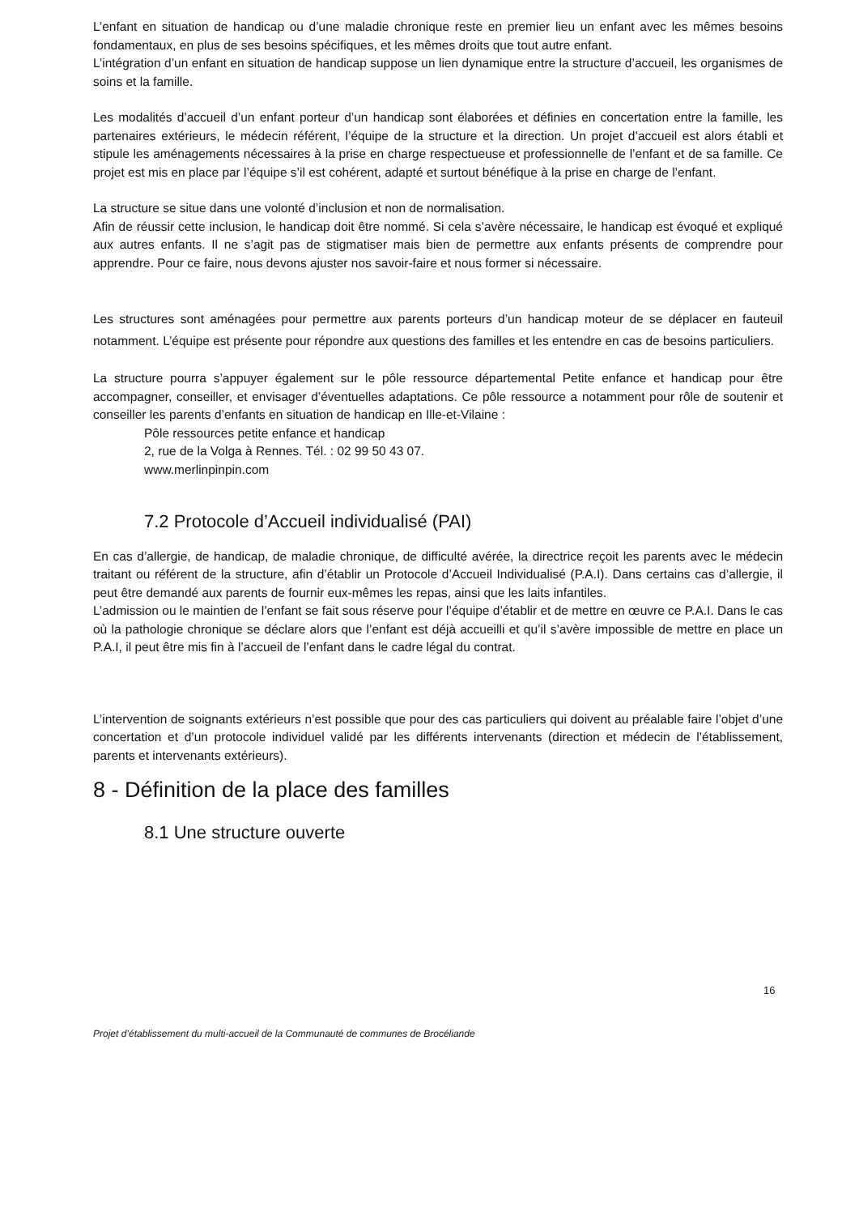L’enfant en situation de handicap ou d’une maladie chronique reste en premier lieu un enfant avec les mêmes besoins fondamentaux, en plus de ses besoins spécifiques, et les mêmes droits que tout autre enfant.
L’intégration d’un enfant en situation de handicap suppose un lien dynamique entre la structure d’accueil, les organismes de soins et la famille.
Les modalités d’accueil d’un enfant porteur d’un handicap sont élaborées et définies en concertation entre la famille, les partenaires extérieurs, le médecin référent, l’équipe de la structure et la direction. Un projet d’accueil est alors établi et stipule les aménagements nécessaires à la prise en charge respectueuse et professionnelle de l’enfant et de sa famille. Ce projet est mis en place par l’équipe s’il est cohérent, adapté et surtout bénéfique à la prise en charge de l’enfant.
La structure se situe dans une volonté d’inclusion et non de normalisation.
Afin de réussir cette inclusion, le handicap doit être nommé. Si cela s’avère nécessaire, le handicap est évoqué et expliqué aux autres enfants. Il ne s’agit pas de stigmatiser mais bien de permettre aux enfants présents de comprendre pour apprendre. Pour ce faire, nous devons ajuster nos savoir-faire et nous former si nécessaire.
Les structures sont aménagées pour permettre aux parents porteurs d’un handicap moteur de se déplacer en fauteuil notamment. L’équipe est présente pour répondre aux questions des familles et les entendre en cas de besoins particuliers.
La structure pourra s’appuyer également sur le pôle ressource départemental Petite enfance et handicap pour être accompagner, conseiller, et envisager d’éventuelles adaptations. Ce pôle ressource a notamment pour rôle de soutenir et conseiller les parents d’enfants en situation de handicap en Ille-et-Vilaine :
Pôle ressources petite enfance et handicap
2, rue de la Volga à Rennes. Tél. : 02 99 50 43 07.
www.merlinpinpin.com
7.2 Protocole d’Accueil individualisé (PAI)
En cas d’allergie, de handicap, de maladie chronique, de difficulté avérée, la directrice reçoit les parents avec le médecin traitant ou référent de la structure, afin d’établir un Protocole d’Accueil Individualisé (P.A.I). Dans certains cas d’allergie, il peut être demandé aux parents de fournir eux-mêmes les repas, ainsi que les laits infantiles.
L’admission ou le maintien de l’enfant se fait sous réserve pour l’équipe d’établir et de mettre en œuvre ce P.A.I. Dans le cas où la pathologie chronique se déclare alors que l’enfant est déjà accueilli et qu’il s’avère impossible de mettre en place un P.A.I, il peut être mis fin à l’accueil de l’enfant dans le cadre légal du contrat.
L’intervention de soignants extérieurs n’est possible que pour des cas particuliers qui doivent au préalable faire l’objet d’une concertation et d’un protocole individuel validé par les différents intervenants (direction et médecin de l’établissement, parents et intervenants extérieurs).
8 - Définition de la place des familles
8.1 Une structure ouverte
16
Projet d’établissement du multi-accueil de la Communauté de communes de Brocéliande